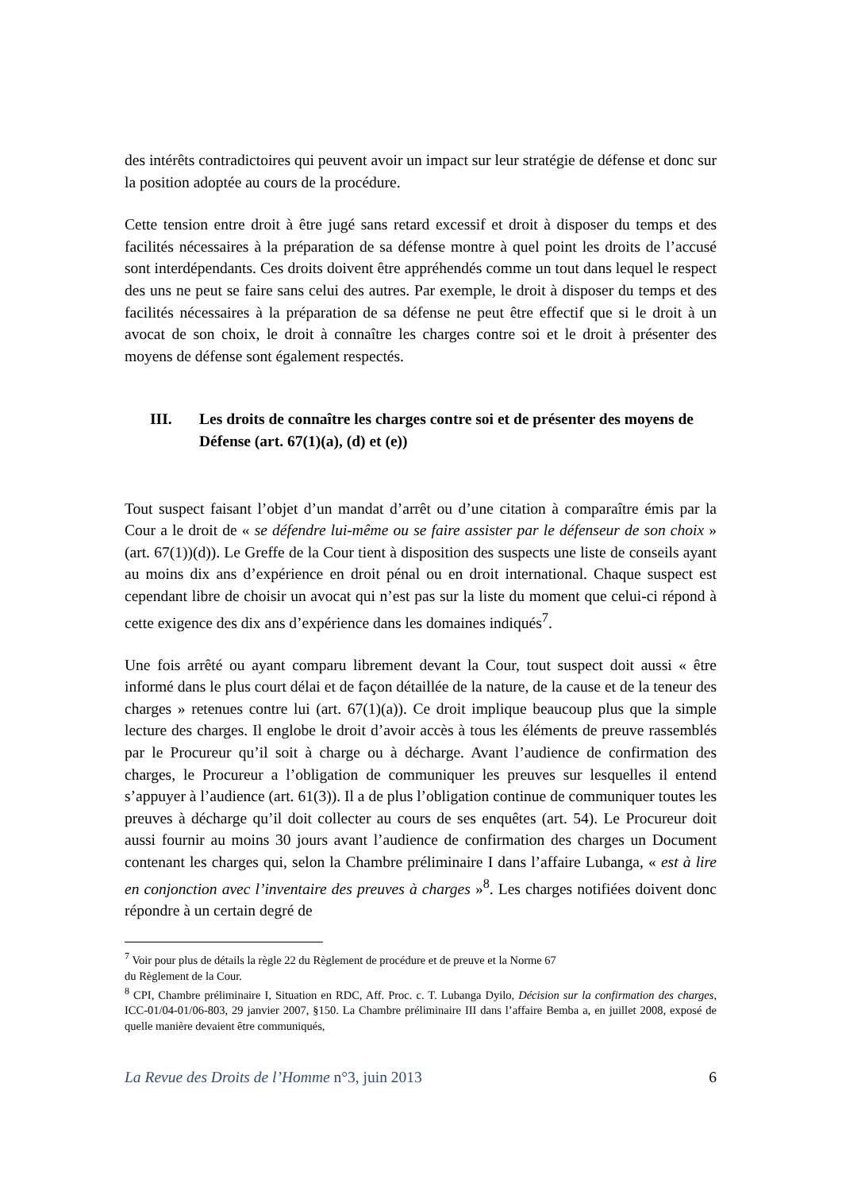des intérêts contradictoires qui peuvent avoir un impact sur leur stratégie de défense et donc sur la position adoptée au cours de la procédure.
Cette tension entre droit à être jugé sans retard excessif et droit à disposer du temps et des facilités nécessaires à la préparation de sa défense montre à quel point les droits de l’accusé sont interdépendants. Ces droits doivent être appréhendés comme un tout dans lequel le respect des uns ne peut se faire sans celui des autres. Par exemple, le droit à disposer du temps et des facilités nécessaires à la préparation de sa défense ne peut être effectif que si le droit à un avocat de son choix, le droit à connaître les charges contre soi et le droit à présenter des moyens de défense sont également respectés.
III. Les droits de connaître les charges contre soi et de présenter des moyens de Défense (art. 67(1)(a), (d) et (e))
Tout suspect faisant l’objet d’un mandat d’arrêt ou d’une citation à comparaître émis par la Cour a le droit de « se défendre lui-même ou se faire assister par le défenseur de son choix » (art. 67(1))(d)). Le Greffe de la Cour tient à disposition des suspects une liste de conseils ayant au moins dix ans d’expérience en droit pénal ou en droit international. Chaque suspect est cependant libre de choisir un avocat qui n’est pas sur la liste du moment que celui-ci répond à cette exigence des dix ans d’expérience dans les domaines indiqués<sup>7</sup>.
Une fois arrêté ou ayant comparu librement devant la Cour, tout suspect doit aussi « être informé dans le plus court délai et de façon détaillée de la nature, de la cause et de la teneur des charges » retenues contre lui (art. 67(1)(a)). Ce droit implique beaucoup plus que la simple lecture des charges. Il englobe le droit d’avoir accès à tous les éléments de preuve rassemblés par le Procureur qu’il soit à charge ou à décharge. Avant l’audience de confirmation des charges, le Procureur a l’obligation de communiquer les preuves sur lesquelles il entend s’appuyer à l’audience (art. 61(3)). Il a de plus l’obligation continue de communiquer toutes les preuves à décharge qu’il doit collecter au cours de ses enquêtes (art. 54). Le Procureur doit aussi fournir au moins 30 jours avant l’audience de confirmation des charges un Document contenant les charges qui, selon la Chambre préliminaire I dans l’affaire Lubanga, « est à lire en conjonction avec l’inventaire des preuves à charges »<sup>8</sup>. Les charges notifiées doivent donc répondre à un certain degré de
<sup>7</sup> Voir pour plus de détails la règle 22 du Règlement de procédure et de preuve et la Norme 67
du Règlement de la Cour.
<sup>8</sup> CPI, Chambre préliminaire I, Situation en RDC, Aff. Proc. c. T. Lubanga Dyilo, Décision sur la confirmation des charges, ICC-01/04-01/06-803, 29 janvier 2007, §150. La Chambre préliminaire III dans l’affaire Bemba a, en juillet 2008, exposé de quelle manière devaient être communiqués,
La Revue des Droits de l’Homme n°3, juin 2013 6